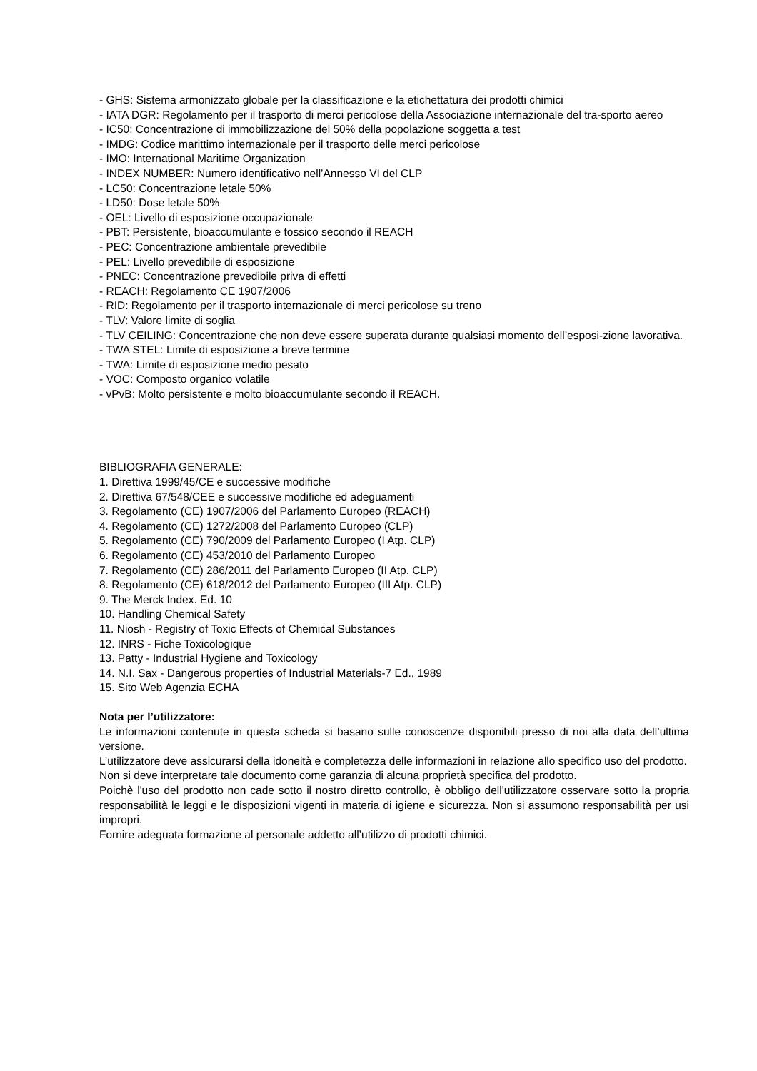- GHS: Sistema armonizzato globale per la classificazione e la etichettatura dei prodotti chimici
- IATA DGR: Regolamento per il trasporto di merci pericolose della Associazione internazionale del tra-sporto aereo
- IC50: Concentrazione di immobilizzazione del 50% della popolazione soggetta a test
- IMDG: Codice marittimo internazionale per il trasporto delle merci pericolose
- IMO: International Maritime Organization
- INDEX NUMBER: Numero identificativo nell’Annesso VI del CLP
- LC50: Concentrazione letale 50%
- LD50: Dose letale 50%
- OEL: Livello di esposizione occupazionale
- PBT: Persistente, bioaccumulante e tossico secondo il REACH
- PEC: Concentrazione ambientale prevedibile
- PEL: Livello prevedibile di esposizione
- PNEC: Concentrazione prevedibile priva di effetti
- REACH: Regolamento CE 1907/2006
- RID: Regolamento per il trasporto internazionale di merci pericolose su treno
- TLV: Valore limite di soglia
- TLV CEILING: Concentrazione che non deve essere superata durante qualsiasi momento dell’esposi-zione lavorativa.
- TWA STEL: Limite di esposizione a breve termine
- TWA: Limite di esposizione medio pesato
- VOC: Composto organico volatile
- vPvB: Molto persistente e molto bioaccumulante secondo il REACH.
BIBLIOGRAFIA GENERALE:
1. Direttiva 1999/45/CE e successive modifiche
2. Direttiva 67/548/CEE e successive modifiche ed adeguamenti
3. Regolamento (CE) 1907/2006 del Parlamento Europeo (REACH)
4. Regolamento (CE) 1272/2008 del Parlamento Europeo (CLP)
5. Regolamento (CE) 790/2009 del Parlamento Europeo (I Atp. CLP)
6. Regolamento (CE) 453/2010 del Parlamento Europeo
7. Regolamento (CE) 286/2011 del Parlamento Europeo (II Atp. CLP)
8. Regolamento (CE) 618/2012 del Parlamento Europeo (III Atp. CLP)
9. The Merck Index. Ed. 10
10. Handling Chemical Safety
11. Niosh - Registry of Toxic Effects of Chemical Substances
12. INRS - Fiche Toxicologique
13. Patty - Industrial Hygiene and Toxicology
14. N.I. Sax - Dangerous properties of Industrial Materials-7 Ed., 1989
15. Sito Web Agenzia ECHA
Nota per l’utilizzatore:
Le informazioni contenute in questa scheda si basano sulle conoscenze disponibili presso di noi alla data dell’ultima versione.
L’utilizzatore deve assicurarsi della idoneità e completezza delle informazioni in relazione allo specifico uso del prodotto.
Non si deve interpretare tale documento come garanzia di alcuna proprietà specifica del prodotto.
Poichè l'uso del prodotto non cade sotto il nostro diretto controllo, è obbligo dell'utilizzatore osservare sotto la propria responsabilità le leggi e le disposizioni vigenti in materia di igiene e sicurezza. Non si assumono responsabilità per usi impropri.
Fornire adeguata formazione al personale addetto all’utilizzo di prodotti chimici.